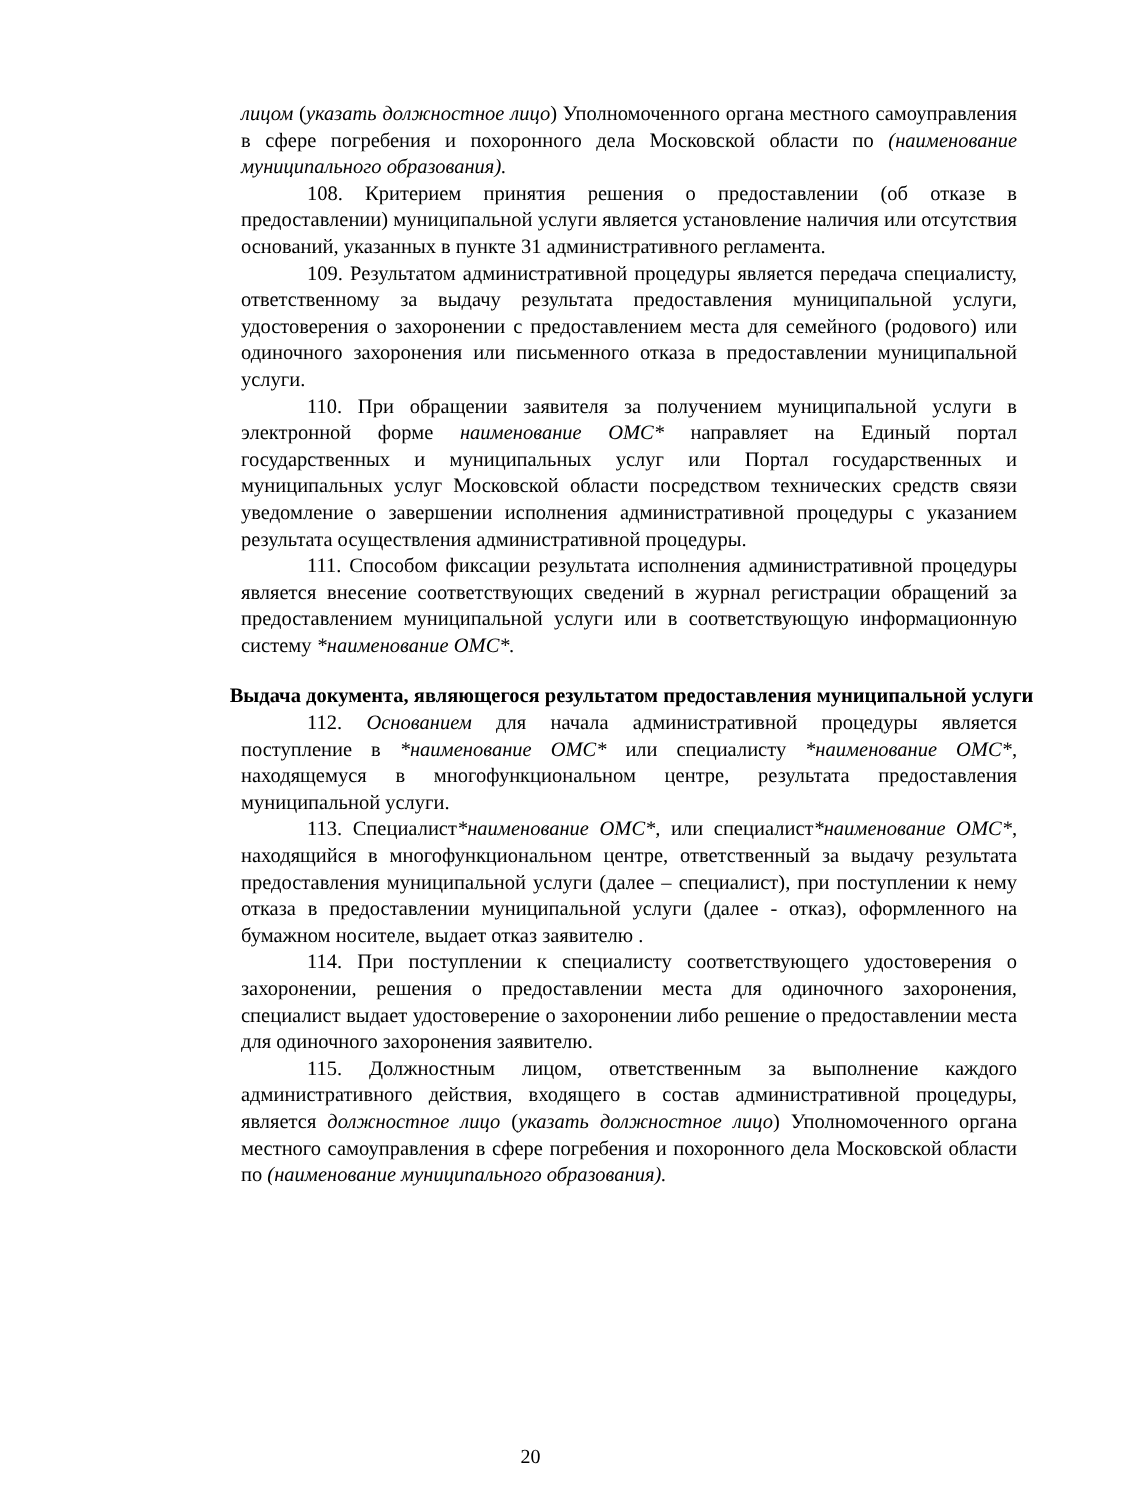лицом (указать должностное лицо) Уполномоченного органа местного самоуправления в сфере погребения и похоронного дела Московской области по (наименование муниципального образования).
108. Критерием принятия решения о предоставлении (об отказе в предоставлении) муниципальной услуги является установление наличия или отсутствия оснований, указанных в пункте 31 административного регламента.
109. Результатом административной процедуры является передача специалисту, ответственному за выдачу результата предоставления муниципальной услуги, удостоверения о захоронении с предоставлением места для семейного (родового) или одиночного захоронения или письменного отказа в предоставлении муниципальной услуги.
110. При обращении заявителя за получением муниципальной услуги в электронной форме наименование ОМС* направляет на Единый портал государственных и муниципальных услуг или Портал государственных и муниципальных услуг Московской области посредством технических средств связи уведомление о завершении исполнения административной процедуры с указанием результата осуществления административной процедуры.
111. Способом фиксации результата исполнения административной процедуры является внесение соответствующих сведений в журнал регистрации обращений за предоставлением муниципальной услуги или в соответствующую информационную систему *наименование ОМС*.
Выдача документа, являющегося результатом предоставления муниципальной услуги
112. Основанием для начала административной процедуры является поступление в *наименование ОМС* или специалисту *наименование ОМС*, находящемуся в многофункциональном центре, результата предоставления муниципальной услуги.
113. Специалист*наименование ОМС*, или специалист*наименование ОМС*, находящийся в многофункциональном центре, ответственный за выдачу результата предоставления муниципальной услуги (далее – специалист), при поступлении к нему отказа в предоставлении муниципальной услуги (далее - отказ), оформленного на бумажном носителе, выдает отказ заявителю .
114. При поступлении к специалисту соответствующего удостоверения о захоронении, решения о предоставлении места для одиночного захоронения, специалист выдает удостоверение о захоронении либо решение о предоставлении места для одиночного захоронения заявителю.
115. Должностным лицом, ответственным за выполнение каждого административного действия, входящего в состав административной процедуры, является должностное лицо (указать должностное лицо) Уполномоченного органа местного самоуправления в сфере погребения и похоронного дела Московской области по (наименование муниципального образования).
20